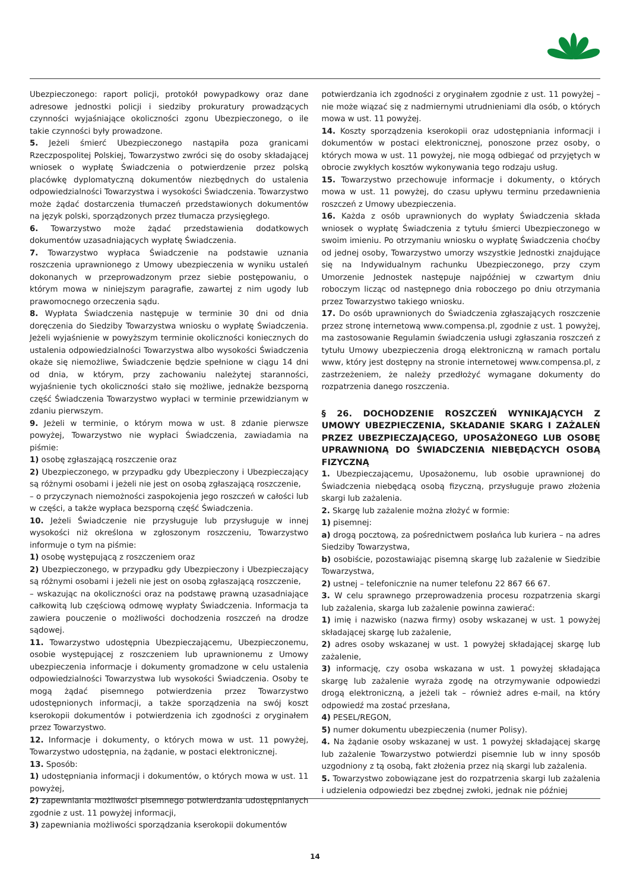Ubezpieczonego: raport policji, protokół powypadkowy oraz dane adresowe jednostki policji i siedziby prokuratury prowadzących czynności wyjaśniające okoliczności zgonu Ubezpieczonego, o ile takie czynności były prowadzone.
5. Jeżeli śmierć Ubezpieczonego nastąpiła poza granicami Rzeczpospolitej Polskiej, Towarzystwo zwróci się do osoby składającej wniosek o wypłatę Świadczenia o potwierdzenie przez polską placówkę dyplomatyczną dokumentów niezbędnych do ustalenia odpowiedzialności Towarzystwa i wysokości Świadczenia. Towarzystwo może żądać dostarczenia tłumaczeń przedstawionych dokumentów na język polski, sporządzonych przez tłumacza przysięgłego.
6. Towarzystwo może żądać przedstawienia dodatkowych dokumentów uzasadniających wypłatę Świadczenia.
7. Towarzystwo wypłaca Świadczenie na podstawie uznania roszczenia uprawnionego z Umowy ubezpieczenia w wyniku ustaleń dokonanych w przeprowadzonym przez siebie postępowaniu, o którym mowa w niniejszym paragrafie, zawartej z nim ugody lub prawomocnego orzeczenia sądu.
8. Wypłata Świadczenia następuje w terminie 30 dni od dnia doręczenia do Siedziby Towarzystwa wniosku o wypłatę Świadczenia. Jeżeli wyjaśnienie w powyższym terminie okoliczności koniecznych do ustalenia odpowiedzialności Towarzystwa albo wysokości Świadczenia okaże się niemożliwe, Świadczenie będzie spełnione w ciągu 14 dni od dnia, w którym, przy zachowaniu należytej staranności, wyjaśnienie tych okoliczności stało się możliwe, jednakże bezsporną część Świadczenia Towarzystwo wypłaci w terminie przewidzianym w zdaniu pierwszym.
9. Jeżeli w terminie, o którym mowa w ust. 8 zdanie pierwsze powyżej, Towarzystwo nie wypłaci Świadczenia, zawiadamia na piśmie:
1) osobę zgłaszającą roszczenie oraz
2) Ubezpieczonego, w przypadku gdy Ubezpieczony i Ubezpieczający są różnymi osobami i jeżeli nie jest on osobą zgłaszającą roszczenie,
– o przyczynach niemożności zaspokojenia jego roszczeń w całości lub w części, a także wypłaca bezsporną część Świadczenia.
10. Jeżeli Świadczenie nie przysługuje lub przysługuje w innej wysokości niż określona w zgłoszonym roszczeniu, Towarzystwo informuje o tym na piśmie:
1) osobę występującą z roszczeniem oraz
2) Ubezpieczonego, w przypadku gdy Ubezpieczony i Ubezpieczający są różnymi osobami i jeżeli nie jest on osobą zgłaszającą roszczenie,
– wskazując na okoliczności oraz na podstawę prawną uzasadniające całkowitą lub częściową odmowę wypłaty Świadczenia. Informacja ta zawiera pouczenie o możliwości dochodzenia roszczeń na drodze sądowej.
11. Towarzystwo udostępnia Ubezpieczającemu, Ubezpieczonemu, osobie występującej z roszczeniem lub uprawnionemu z Umowy ubezpieczenia informacje i dokumenty gromadzone w celu ustalenia odpowiedzialności Towarzystwa lub wysokości Świadczenia. Osoby te mogą żądać pisemnego potwierdzenia przez Towarzystwo udostępnionych informacji, a także sporządzenia na swój koszt kserokopii dokumentów i potwierdzenia ich zgodności z oryginałem przez Towarzystwo.
12. Informacje i dokumenty, o których mowa w ust. 11 powyżej, Towarzystwo udostępnia, na żądanie, w postaci elektronicznej.
13. Sposób:
1) udostępniania informacji i dokumentów, o których mowa w ust. 11 powyżej,
2) zapewniania możliwości pisemnego potwierdzania udostępnianych zgodnie z ust. 11 powyżej informacji,
3) zapewniania możliwości sporządzania kserokopii dokumentów
potwierdzania ich zgodności z oryginałem zgodnie z ust. 11 powyżej – nie może wiązać się z nadmiernymi utrudnieniami dla osób, o których mowa w ust. 11 powyżej.
14. Koszty sporządzenia kserokopii oraz udostępniania informacji i dokumentów w postaci elektronicznej, ponoszone przez osoby, o których mowa w ust. 11 powyżej, nie mogą odbiegać od przyjętych w obrocie zwykłych kosztów wykonywania tego rodzaju usług.
15. Towarzystwo przechowuje informacje i dokumenty, o których mowa w ust. 11 powyżej, do czasu upływu terminu przedawnienia roszczeń z Umowy ubezpieczenia.
16. Każda z osób uprawnionych do wypłaty Świadczenia składa wniosek o wypłatę Świadczenia z tytułu śmierci Ubezpieczonego w swoim imieniu. Po otrzymaniu wniosku o wypłatę Świadczenia choćby od jednej osoby, Towarzystwo umorzy wszystkie Jednostki znajdujące się na Indywidualnym rachunku Ubezpieczonego, przy czym Umorzenie Jednostek następuje najpóźniej w czwartym dniu roboczym licząc od następnego dnia roboczego po dniu otrzymania przez Towarzystwo takiego wniosku.
17. Do osób uprawnionych do Świadczenia zgłaszających roszczenie przez stronę internetową www.compensa.pl, zgodnie z ust. 1 powyżej, ma zastosowanie Regulamin świadczenia usługi zgłaszania roszczeń z tytułu Umowy ubezpieczenia drogą elektroniczną w ramach portalu www, który jest dostępny na stronie internetowej www.compensa.pl, z zastrzeżeniem, że należy przedłożyć wymagane dokumenty do rozpatrzenia danego roszczenia.
§ 26. DOCHODZENIE ROSZCZEŃ WYNIKAJĄCYCH Z UMOWY UBEZPIECZENIA, SKŁADANIE SKARG I ZAŻALEŃ PRZEZ UBEZPIECZAJĄCEGO, UPOSAŻONEGO LUB OSOBĘ UPRAWNIONĄ DO ŚWIADCZENIA NIEBĘDĄCYCH OSOBĄ FIZYCZNĄ
1. Ubezpieczającemu, Uposażonemu, lub osobie uprawnionej do Świadczenia niebędącą osobą fizyczną, przysługuje prawo złożenia skargi lub zażalenia.
2. Skargę lub zażalenie można złożyć w formie:
1) pisemnej:
a) drogą pocztową, za pośrednictwem posłańca lub kuriera – na adres Siedziby Towarzystwa,
b) osobiście, pozostawiając pisemną skargę lub zażalenie w Siedzibie Towarzystwa,
2) ustnej – telefonicznie na numer telefonu 22 867 66 67.
3. W celu sprawnego przeprowadzenia procesu rozpatrzenia skargi lub zażalenia, skarga lub zażalenie powinna zawierać:
1) imię i nazwisko (nazwa firmy) osoby wskazanej w ust. 1 powyżej składającej skargę lub zażalenie,
2) adres osoby wskazanej w ust. 1 powyżej składającej skargę lub zażalenie,
3) informację, czy osoba wskazana w ust. 1 powyżej składająca skargę lub zażalenie wyraża zgodę na otrzymywanie odpowiedzi drogą elektroniczną, a jeżeli tak – również adres e-mail, na który odpowiedź ma zostać przesłana,
4) PESEL/REGON,
5) numer dokumentu ubezpieczenia (numer Polisy).
4. Na żądanie osoby wskazanej w ust. 1 powyżej składającej skargę lub zażalenie Towarzystwo potwierdzi pisemnie lub w inny sposób uzgodniony z tą osobą, fakt złożenia przez nią skargi lub zażalenia.
5. Towarzystwo zobowiązane jest do rozpatrzenia skargi lub zażalenia i udzielenia odpowiedzi bez zbędnej zwłoki, jednak nie później
14